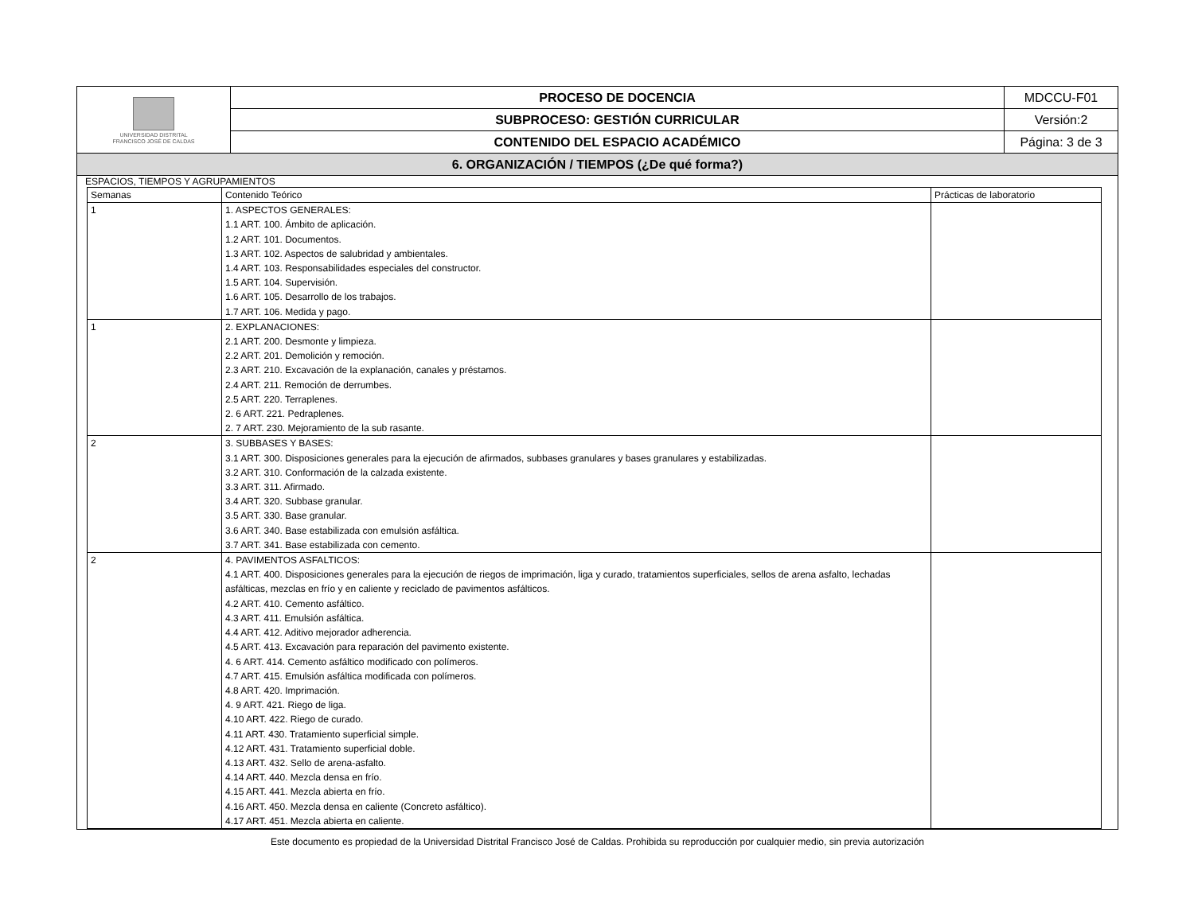| UNIVERSIDAD DISTRITAL FRANCISCO JOSÉ DE CALDAS | PROCESO DE DOCENCIA | MDCCU-F01 |
| | SUBPROCESO: GESTIÓN CURRICULAR | Versión:2 |
| | CONTENIDO DEL ESPACIO ACADÉMICO | Página: 3 de 3 |
| 6. ORGANIZACIÓN / TIEMPOS (¿De qué forma?) | | |
ESPACIOS, TIEMPOS Y AGRUPAMIENTOS
| Semanas | Contenido Teórico | Prácticas de laboratorio |
| 1 | 1. ASPECTOS GENERALES: 1.1 ART. 100. Ámbito de aplicación. 1.2 ART. 101. Documentos. 1.3 ART. 102. Aspectos de salubridad y ambientales. 1.4 ART. 103. Responsabilidades especiales del constructor. 1.5 ART. 104. Supervisión. 1.6 ART. 105. Desarrollo de los trabajos. 1.7 ART. 106. Medida y pago. | |
| 1 | 2. EXPLANACIONES: 2.1 ART. 200. Desmonte y limpieza. 2.2 ART. 201. Demolición y remoción. 2.3 ART. 210. Excavación de la explanación, canales y préstamos. 2.4 ART. 211. Remoción de derrumbes. 2.5 ART. 220. Terraplenes. 2. 6 ART. 221. Pedraplenes. 2. 7 ART. 230. Mejoramiento de la sub rasante. | |
| 2 | 3. SUBBASES Y BASES: 3.1 ART. 300. Disposiciones generales para la ejecución de afirmados, subbases granulares y bases granulares y estabilizadas. 3.2 ART. 310. Conformación de la calzada existente. 3.3 ART. 311. Afirmado. 3.4 ART. 320. Subbase granular. 3.5 ART. 330. Base granular. 3.6 ART. 340. Base estabilizada con emulsión asfáltica. 3.7 ART. 341. Base estabilizada con cemento. | |
| 2 | 4. PAVIMENTOS ASFALTICOS: 4.1 ART. 400. Disposiciones generales para la ejecución de riegos de imprimación, liga y curado, tratamientos superficiales, sellos de arena asfalto, lechadas asfálticas, mezclas en frío y en caliente y reciclado de pavimentos asfálticos. 4.2 ART. 410. Cemento asfáltico. 4.3 ART. 411. Emulsión asfáltica. 4.4 ART. 412. Aditivo mejorador adherencia. 4.5 ART. 413. Excavación para reparación del pavimento existente. 4. 6 ART. 414. Cemento asfáltico modificado con polímeros. 4.7 ART. 415. Emulsión asfáltica modificada con polímeros. 4.8 ART. 420. Imprimación. 4. 9 ART. 421. Riego de liga. 4.10 ART. 422. Riego de curado. 4.11 ART. 430. Tratamiento superficial simple. 4.12 ART. 431. Tratamiento superficial doble. 4.13 ART. 432. Sello de arena-asfalto. 4.14 ART. 440. Mezcla densa en frío. 4.15 ART. 441. Mezcla abierta en frío. 4.16 ART. 450. Mezcla densa en caliente (Concreto asfáltico). 4.17 ART. 451. Mezcla abierta en caliente. | |
Este documento es propiedad de la Universidad Distrital Francisco José de Caldas. Prohibida su reproducción por cualquier medio, sin previa autorización